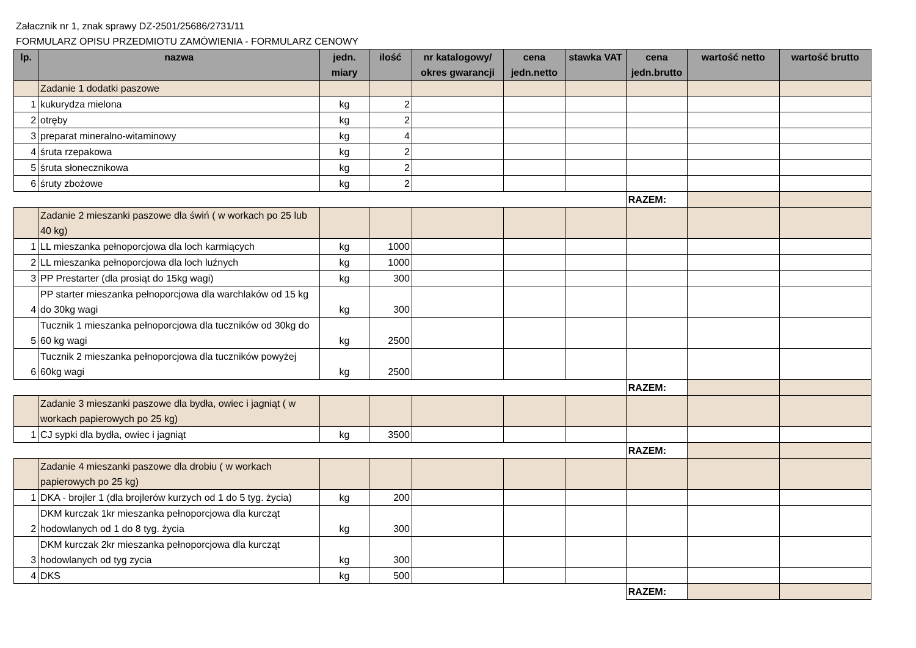Załacznik nr 1, znak sprawy DZ-2501/25686/2731/11
FORMULARZ OPISU PRZEDMIOTU ZAMÓWIENIA - FORMULARZ CENOWY
| lp. | nazwa | jedn. miary | ilość | nr katalogowy/ okres gwarancji | cena jedn.netto | stawka VAT | cena jedn.brutto | wartość netto | wartość brutto |
| --- | --- | --- | --- | --- | --- | --- | --- | --- | --- |
| | Zadanie 1 dodatki paszowe | | | | | | | | |
| 1 | kukurydza mielona | kg | 2 | | | | | | |
| 2 | otręby | kg | 2 | | | | | | |
| 3 | preparat mineralno-witaminowy | kg | 4 | | | | | | |
| 4 | śruta rzepakowa | kg | 2 | | | | | | |
| 5 | śruta słonecznikowa | kg | 2 | | | | | | |
| 6 | śruty zbożowe | kg | 2 | | | | | | |
| | | | | | | | RAZEM: | | |
| | Zadanie 2 mieszanki paszowe dla świń ( w workach po 25 lub 40 kg) | | | | | | | | |
| 1 | LL mieszanka pełnoporcjowa dla loch karmiących | kg | 1000 | | | | | | |
| 2 | LL mieszanka pełnoporcjowa dla loch luźnych | kg | 1000 | | | | | | |
| 3 | PP Prestarter (dla prosiąt do 15kg wagi) | kg | 300 | | | | | | |
| 4 | PP starter mieszanka pełnoporcjowa dla warchlaków od 15 kg do 30kg wagi | kg | 300 | | | | | | |
| 5 | Tucznik 1 mieszanka pełnoporcjowa dla tuczników od 30kg do 60 kg wagi | kg | 2500 | | | | | | |
| 6 | Tucznik 2 mieszanka pełnoporcjowa dla tuczników powyżej 60kg wagi | kg | 2500 | | | | | | |
| | | | | | | | RAZEM: | | |
| | Zadanie 3 mieszanki paszowe dla bydła, owiec i jagniąt ( w workach papierowych po 25 kg) | | | | | | | | |
| 1 | CJ sypki dla bydła, owiec i jagniąt | kg | 3500 | | | | | | |
| | | | | | | | RAZEM: | | |
| | Zadanie 4 mieszanki paszowe dla drobiu ( w workach papierowych po 25 kg) | | | | | | | | |
| 1 | DKA - brojler 1 (dla brojlerów kurzych od 1 do 5 tyg. życia) | kg | 200 | | | | | | |
| 2 | DKM kurczak 1kr mieszanka pełnoporcjowa dla kurcząt hodowlanych od 1 do 8 tyg. życia | kg | 300 | | | | | | |
| 3 | DKM kurczak 2kr mieszanka pełnoporcjowa dla kurcząt hodowlanych od tyg zycia | kg | 300 | | | | | | |
| 4 | DKS | kg | 500 | | | | | | |
| | | | | | | | RAZEM: | | |